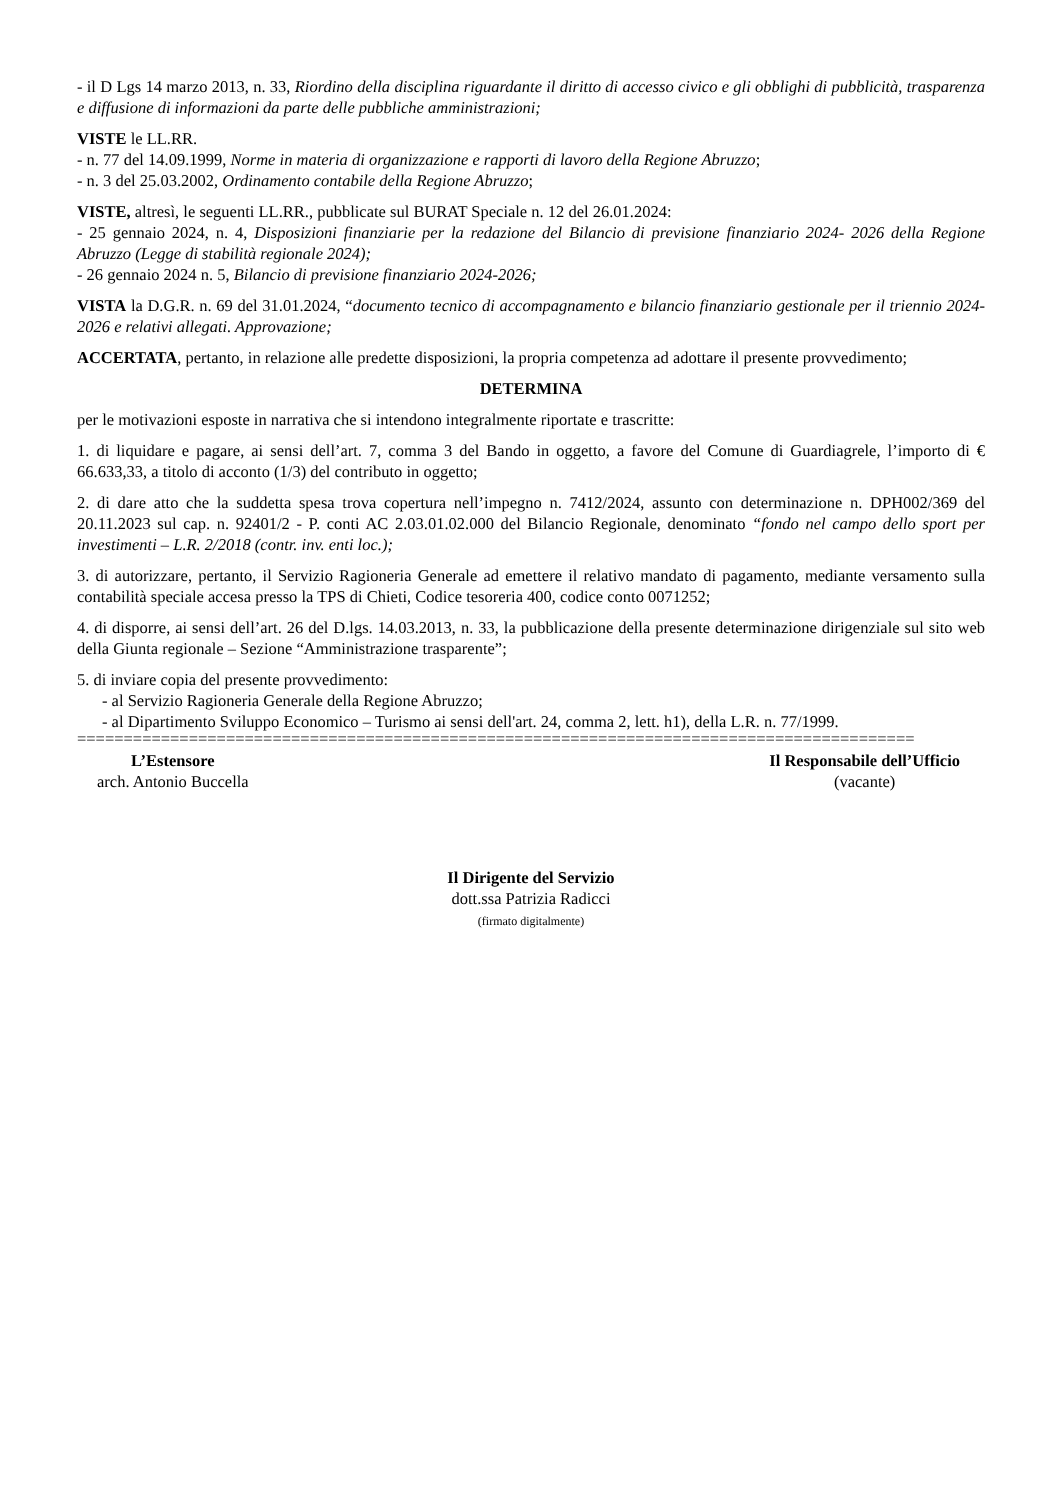- il D Lgs 14 marzo 2013, n. 33, Riordino della disciplina riguardante il diritto di accesso civico e gli obblighi di pubblicità, trasparenza e diffusione di informazioni da parte delle pubbliche amministrazioni;
VISTE le LL.RR.
- n. 77 del 14.09.1999, Norme in materia di organizzazione e rapporti di lavoro della Regione Abruzzo;
- n. 3 del 25.03.2002, Ordinamento contabile della Regione Abruzzo;
VISTE, altresì, le seguenti LL.RR., pubblicate sul BURAT Speciale n. 12 del 26.01.2024:
- 25 gennaio 2024, n. 4, Disposizioni finanziarie per la redazione del Bilancio di previsione finanziario 2024- 2026 della Regione Abruzzo (Legge di stabilità regionale 2024);
- 26 gennaio 2024 n. 5, Bilancio di previsione finanziario 2024-2026;
VISTA la D.G.R. n. 69 del 31.01.2024, “documento tecnico di accompagnamento e bilancio finanziario gestionale per il triennio 2024-2026 e relativi allegati. Approvazione;
ACCERTATA, pertanto, in relazione alle predette disposizioni, la propria competenza ad adottare il presente provvedimento;
DETERMINA
per le motivazioni esposte in narrativa che si intendono integralmente riportate e trascritte:
1. di liquidare e pagare, ai sensi dell’art. 7, comma 3 del Bando in oggetto, a favore del Comune di Guardiagrele, l’importo di € 66.633,33, a titolo di acconto (1/3) del contributo in oggetto;
2. di dare atto che la suddetta spesa trova copertura nell’impegno n. 7412/2024, assunto con determinazione n. DPH002/369 del 20.11.2023 sul cap. n. 92401/2 - P. conti AC 2.03.01.02.000 del Bilancio Regionale, denominato “fondo nel campo dello sport per investimenti – L.R. 2/2018 (contr. inv. enti loc.);
3. di autorizzare, pertanto, il Servizio Ragioneria Generale ad emettere il relativo mandato di pagamento, mediante versamento sulla contabilità speciale accesa presso la TPS di Chieti, Codice tesoreria 400, codice conto 0071252;
4. di disporre, ai sensi dell’art. 26 del D.lgs. 14.03.2013, n. 33, la pubblicazione della presente determinazione dirigenziale sul sito web della Giunta regionale – Sezione “Amministrazione trasparente”;
5. di inviare copia del presente provvedimento:
- al Servizio Ragioneria Generale della Regione Abruzzo;
- al Dipartimento Sviluppo Economico – Turismo ai sensi dell'art. 24, comma 2, lett. h1), della L.R. n. 77/1999.
==========================================================================================
L’Estensore
arch. Antonio Buccella
Il Responsabile dell’Ufficio
(vacante)
Il Dirigente del Servizio
dott.ssa Patrizia Radicci
(firmato digitalmente)